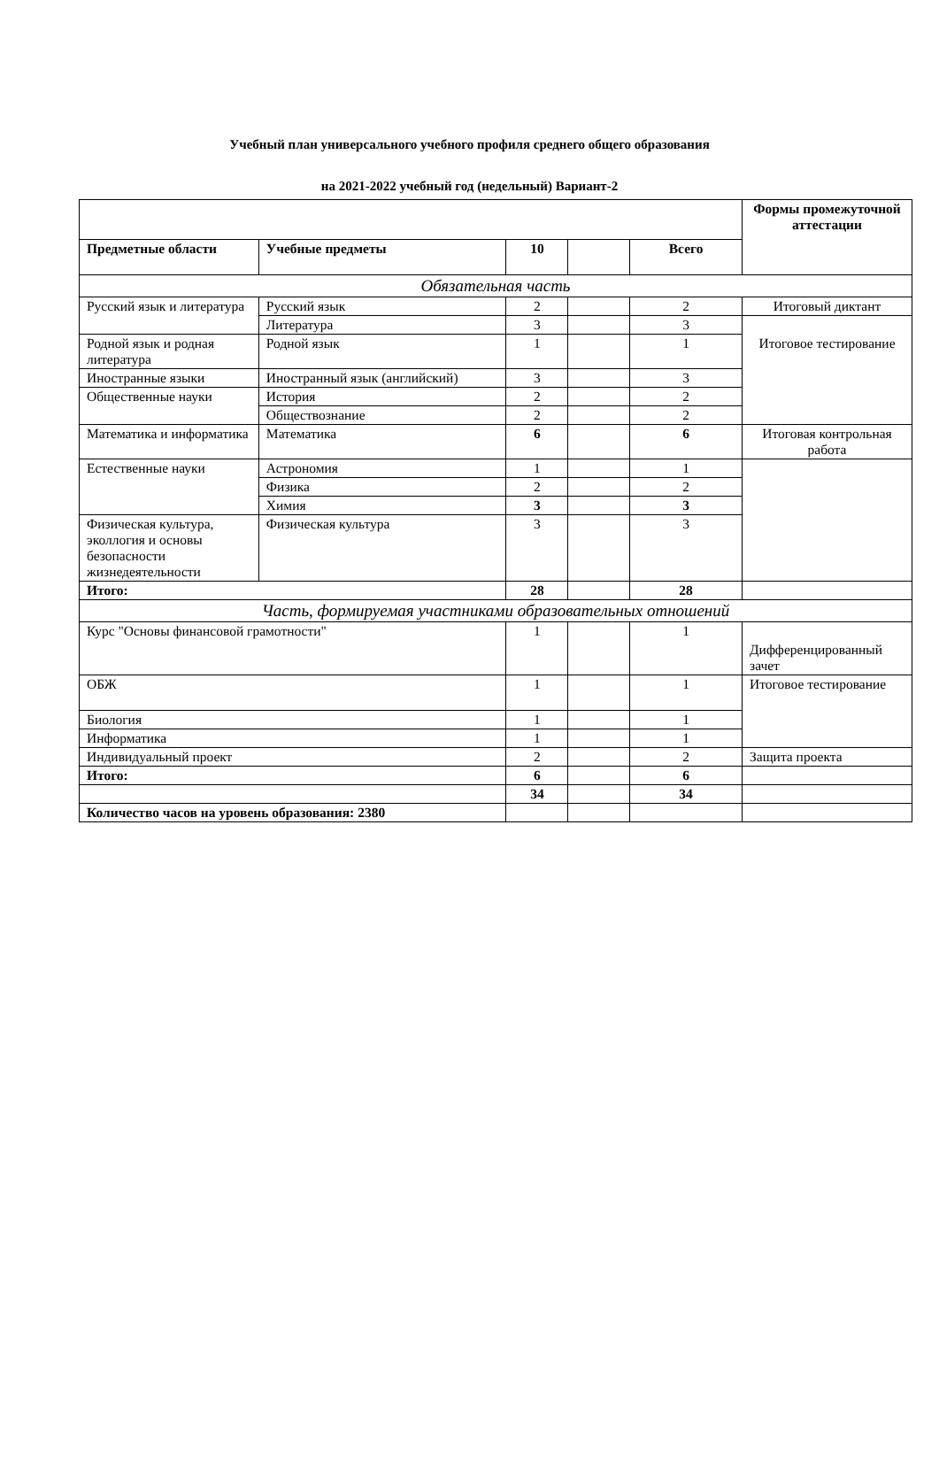Учебный план универсального учебного профиля среднего общего образования
на 2021-2022 учебный год (недельный) Вариант-2
| | | | | | Формы промежуточной аттестации |
| Предметные области | Учебные предметы | 10 | | Всего | |
| Обязательная часть | | | | | |
| Русский язык и литература | Русский язык | 2 | | 2 | Итоговый диктант |
| | Литература | 3 | | 3 | Итоговое тестирование |
| Родной язык и родная литература | Родной язык | 1 | | 1 | |
| Иностранные языки | Иностранный язык (английский) | 3 | | 3 | |
| Общественные науки | История | 2 | | 2 | |
| | Обществознание | 2 | | 2 | |
| Математика и информатика | Математика | 6 | | 6 | Итоговая контрольная работа |
| Естественные науки | Астрономия | 1 | | 1 | |
| | Физика | 2 | | 2 | |
| | Химия | 3 | | 3 | |
| Физическая культура, эколлогия и основы безопасности жизнедеятельности | Физическая культура | 3 | | 3 | |
| Итого: | | 28 | | 28 | |
| Часть, формируемая участниками образовательных отношений | | | | | |
| Курс "Основы финансовой грамотности" | | 1 | | 1 | Дифференцированный зачет |
| ОБЖ | | 1 | | 1 | Итоговое тестирование |
| Биология | | 1 | | 1 | |
| Информатика | | 1 | | 1 | |
| Индивидуальный проект | | 2 | | 2 | Защита проекта |
| Итого: | | 6 | | 6 | |
| | | 34 | | 34 | |
| Количество часов на уровень образования: 2380 | | | | | |